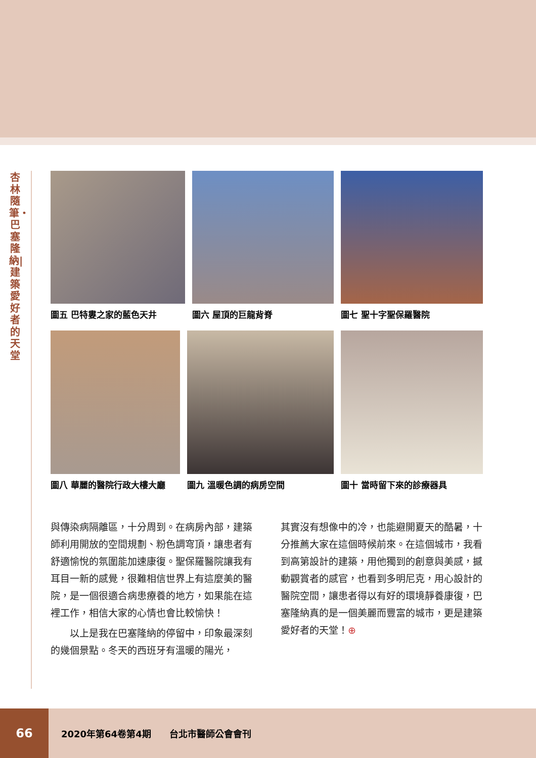杏林隨筆・巴塞隆納|建築愛好者的天堂
圖五 巴特婁之家的藍色天井 圖六 屋頂的巨龍背脊 圖七 聖十字聖保羅醫院
圖八 華麗的醫院行政大樓大廳 圖九 溫暖色調的病房空間 圖十 當時留下來的診療器具
與傳染病隔離區，十分周到。在病房內部，建築師利用開放的空間規劃、粉色調穹頂，讓患者有舒適愉悅的氛圍能加速康復。聖保羅醫院讓我有耳目一新的感覺，很難相信世界上有這麼美的醫院，是一個很適合病患療養的地方，如果能在這裡工作，相信大家的心情也會比較愉快！
　　以上是我在巴塞隆納的停留中，印象最深刻的幾個景點。冬天的西班牙有溫暖的陽光，
其實沒有想像中的冷，也能避開夏天的酷暑，十分推薦大家在這個時候前來。在這個城市，我看到高第設計的建築，用他獨到的創意與美感，撼動觀賞者的感官，也看到多明尼克，用心設計的醫院空間，讓患者得以有好的環境靜養康復，巴塞隆納真的是一個美麗而豐富的城市，更是建築愛好者的天堂！⊕
66
2020年第64卷第4期　　台北市醫師公會會刊